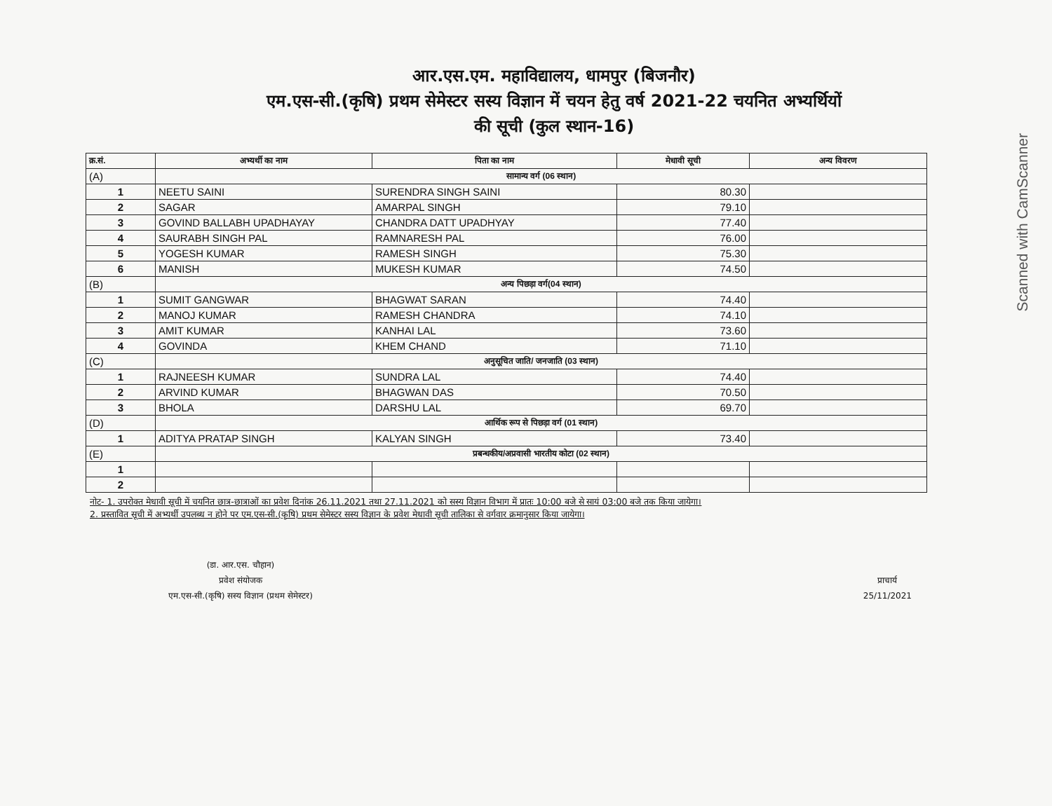Scanned with CamScanner
आर.एस.एम. महाविद्यालय, धामपुर (बिजनौर)
एम.एस-सी.(कृषि) प्रथम सेमेस्टर सस्य विज्ञान में चयन हेतु वर्ष 2021-22 चयनित अभ्यर्थियों
की सूची (कुल स्थान-16)
| क्र.सं. | अभ्यर्थी का नाम | पिता का नाम | मेधावी सूची | अन्य विवरण |
| --- | --- | --- | --- | --- |
| (A) | सामान्य वर्ग (06 स्थान) | | | |
| 1 | NEETU SAINI | SURENDRA SINGH SAINI | 80.30 | |
| 2 | SAGAR | AMARPAL SINGH | 79.10 | |
| 3 | GOVIND BALLABH UPADHAYAY | CHANDRA DATT UPADHYAY | 77.40 | |
| 4 | SAURABH SINGH PAL | RAMNARESH PAL | 76.00 | |
| 5 | YOGESH KUMAR | RAMESH SINGH | 75.30 | |
| 6 | MANISH | MUKESH KUMAR | 74.50 | |
| (B) | अन्य पिछड़ा वर्ग(04 स्थान) | | | |
| 1 | SUMIT GANGWAR | BHAGWAT SARAN | 74.40 | |
| 2 | MANOJ KUMAR | RAMESH CHANDRA | 74.10 | |
| 3 | AMIT KUMAR | KANHAI LAL | 73.60 | |
| 4 | GOVINDA | KHEM CHAND | 71.10 | |
| (C) | अनुसूचित जाति/ जनजाति (03 स्थान) | | | |
| 1 | RAJNEESH KUMAR | SUNDRA LAL | 74.40 | |
| 2 | ARVIND KUMAR | BHAGWAN DAS | 70.50 | |
| 3 | BHOLA | DARSHU LAL | 69.70 | |
| (D) | आर्थिक रूप से पिछड़ा वर्ग (01 स्थान) | | | |
| 1 | ADITYA PRATAP SINGH | KALYAN SINGH | 73.40 | |
| (E) | प्रबन्धकीय/अप्रवासी भारतीय कोटा (02 स्थान) | | | |
| 1 | | | | |
| 2 | | | | |
नोट- 1. उपरोक्त मेधावी सूची में चयनित छात्र-छात्राओं का प्रवेश दिनांक 26.11.2021 तथा 27.11.2021 को सस्य विज्ञान विभाग में प्रातः 10:00 बजे से सायं 03:00 बजे तक किया जायेगा।
2. प्रस्तावित सूची में अभ्यर्थी उपलब्ध न होने पर एम.एस-सी.(कृषि) प्रथम सेमेस्टर सस्य विज्ञान के प्रवेश मेधावी सूची तालिका से वर्गवार क्रमानुसार किया जायेगा।
(डा. आर.एस. चौहान)
प्रवेश संयोजक
एम.एस-सी.(कृषि) सस्य विज्ञान (प्रथम सेमेस्टर)
प्राचार्य
25/11/2021